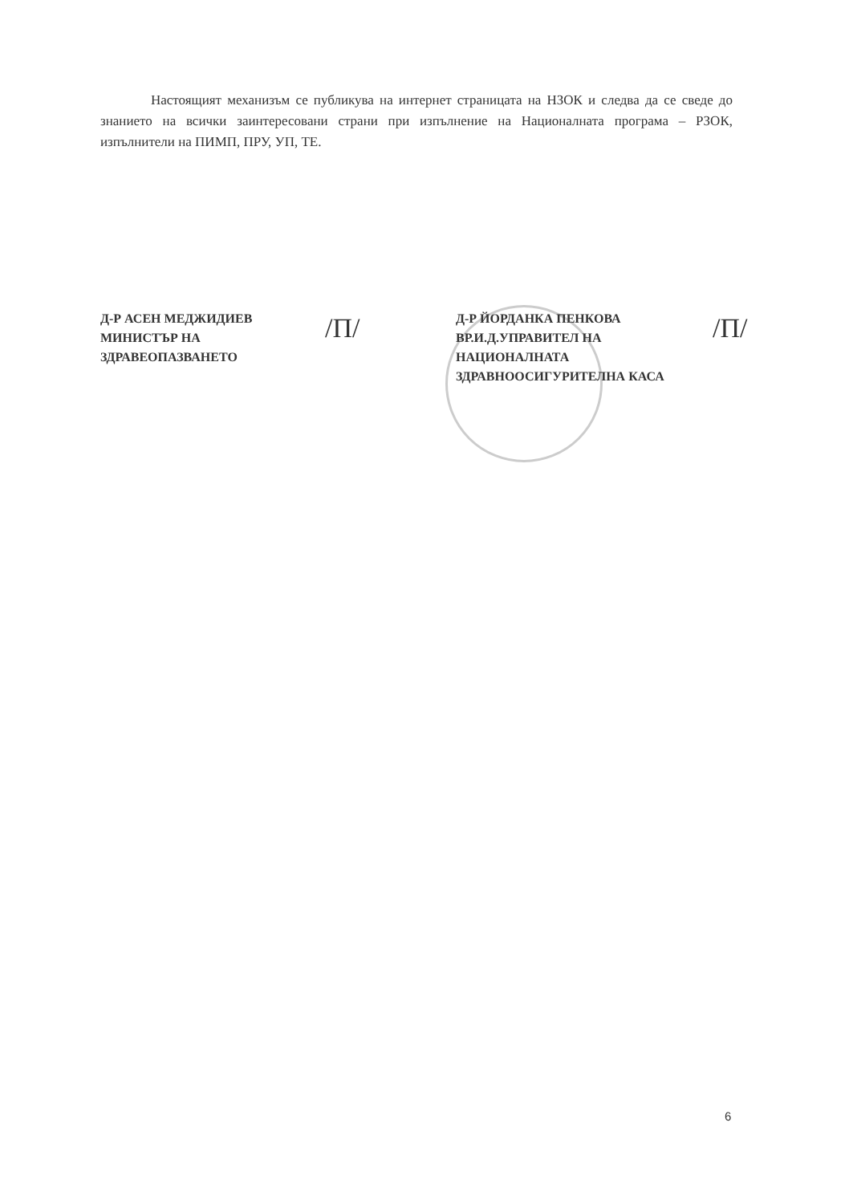Настоящият механизъм се публикува на интернет страницата на НЗОК и следва да се сведе до знанието на всички заинтересовани страни при изпълнение на Националната програма – РЗОК, изпълнители на ПИМП, ПРУ, УП, ТЕ.
Д-Р АСЕН МЕДЖИДИЕВ
МИНИСТЪР НА
ЗДРАВЕОПАЗВАНЕТО
/П/
Д-Р ЙОРДАНКА ПЕНКОВА
ВР.И.Д.УПРАВИТЕЛ НА
НАЦИОНАЛНАТА
ЗДРАВНООСИГУРИТЕЛНА КАСА
/П/
6